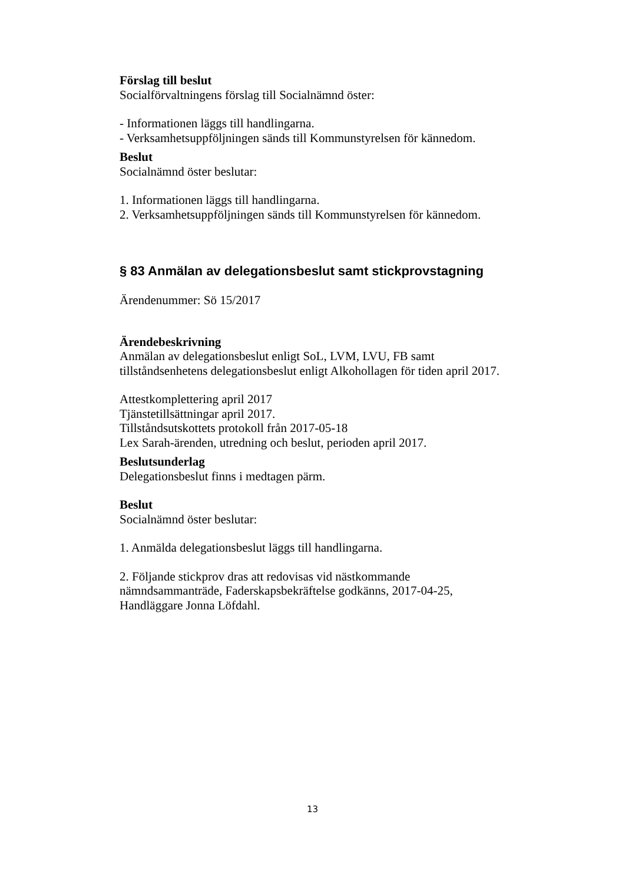Förslag till beslut
Socialförvaltningens förslag till Socialnämnd öster:
- Informationen läggs till handlingarna.
- Verksamhetsuppföljningen sänds till Kommunstyrelsen för kännedom.
Beslut
Socialnämnd öster beslutar:
1. Informationen läggs till handlingarna.
2. Verksamhetsuppföljningen sänds till Kommunstyrelsen för kännedom.
§ 83 Anmälan av delegationsbeslut samt stickprovstagning
Ärendenummer: Sö 15/2017
Ärendebeskrivning
Anmälan av delegationsbeslut enligt SoL, LVM, LVU, FB samt tillståndsenhetens delegationsbeslut enligt Alkohollagen för tiden april 2017.
Attestkomplettering april 2017
Tjänstetillsättningar april 2017.
Tillståndsutskottets protokoll från 2017-05-18
Lex Sarah-ärenden, utredning och beslut, perioden april 2017.
Beslutsunderlag
Delegationsbeslut finns i medtagen pärm.
Beslut
Socialnämnd öster beslutar:
1. Anmälda delegationsbeslut läggs till handlingarna.
2. Följande stickprov dras att redovisas vid nästkommande nämndsammanträde, Faderskapsbekräftelse godkänns, 2017-04-25, Handläggare Jonna Löfdahl.
13